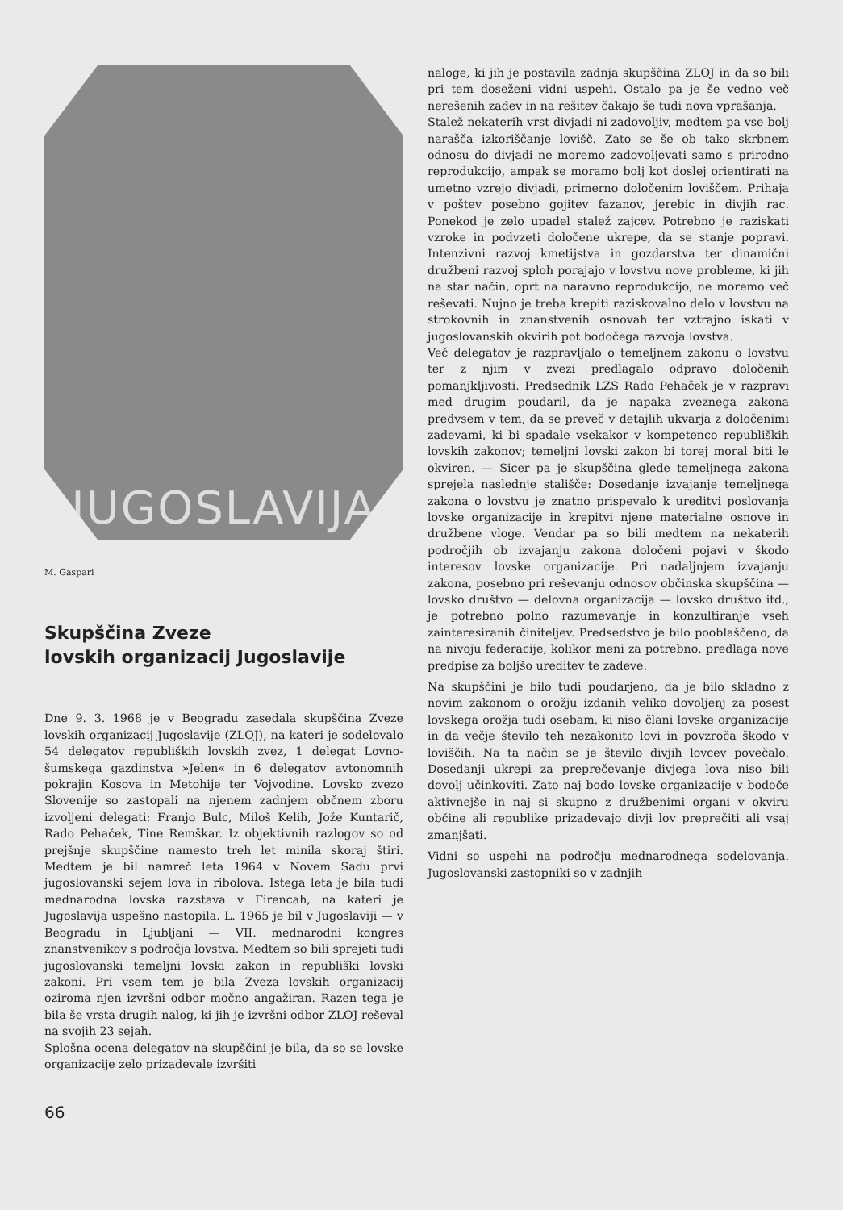JUGOSLAVIJA
M. Gaspari
Skupščina Zveze
lovskih organizacij Jugoslavije
Dne 9. 3. 1968 je v Beogradu zasedala skupščina Zveze lovskih organizacij Jugoslavije (ZLOJ), na kateri je sodelovalo 54 delegatov republiških lovskih zvez, 1 delegat Lovno-šumskega gazdinstva »Jelen« in 6 delegatov avtonomnih pokrajin Kosova in Metohije ter Vojvodine. Lovsko zvezo Slovenije so zastopali na njenem zadnjem občnem zboru izvoljeni delegati: Franjo Bulc, Miloš Kelih, Jože Kuntarič, Rado Pehaček, Tine Remškar. Iz objektivnih razlogov so od prejšnje skupščine namesto treh let minila skoraj štiri. Medtem je bil namreč leta 1964 v Novem Sadu prvi jugoslovanski sejem lova in ribolova. Istega leta je bila tudi mednarodna lovska razstava v Firencah, na kateri je Jugoslavija uspešno nastopila. L. 1965 je bil v Jugoslaviji — v Beogradu in Ljubljani — VII. mednarodni kongres znanstvenikov s področja lovstva. Medtem so bili sprejeti tudi jugoslovanski temeljni lovski zakon in republiški lovski zakoni. Pri vsem tem je bila Zveza lovskih organizacij oziroma njen izvršni odbor močno angažiran. Razen tega je bila še vrsta drugih nalog, ki jih je izvršni odbor ZLOJ reševal na svojih 23 sejah.
Splošna ocena delegatov na skupščini je bila, da so se lovske organizacije zelo prizadevale izvršiti
naloge, ki jih je postavila zadnja skupščina ZLOJ in da so bili pri tem doseženi vidni uspehi. Ostalo pa je še vedno več nerešenih zadev in na rešitev čakajo še tudi nova vprašanja.
Stalež nekaterih vrst divjadi ni zadovoljiv, medtem pa vse bolj narašča izkoriščanje lovišč. Zato se še ob tako skrbnem odnosu do divjadi ne moremo zadovoljevati samo s prirodno reprodukcijo, ampak se moramo bolj kot doslej orientirati na umetno vzrejo divjadi, primerno določenim loviščem. Prihaja v poštev posebno gojitev fazanov, jerebic in divjih rac. Ponekod je zelo upadel stalež zajcev. Potrebno je raziskati vzroke in podvzeti določene ukrepe, da se stanje popravi. Intenzivni razvoj kmetijstva in gozdarstva ter dinamični družbeni razvoj sploh porajajo v lovstvu nove probleme, ki jih na star način, oprt na naravno reprodukcijo, ne moremo več reševati. Nujno je treba krepiti raziskovalno delo v lovstvu na strokovnih in znanstvenih osnovah ter vztrajno iskati v jugoslovanskih okvirih pot bodočega razvoja lovstva.
Več delegatov je razpravljalo o temeljnem zakonu o lovstvu ter z njim v zvezi predlagalo odpravo določenih pomanjkljivosti. Predsednik LZS Rado Pehaček je v razpravi med drugim poudaril, da je napaka zveznega zakona predvsem v tem, da se preveč v detajlih ukvarja z določenimi zadevami, ki bi spadale vsekakor v kompetenco republiških lovskih zakonov; temeljni lovski zakon bi torej moral biti le okviren. — Sicer pa je skupščina glede temeljnega zakona sprejela naslednje stališče: Dosedanje izvajanje temeljnega zakona o lovstvu je znatno prispevalo k ureditvi poslovanja lovske organizacije in krepitvi njene materialne osnove in družbene vloge. Vendar pa so bili medtem na nekaterih področjih ob izvajanju zakona določeni pojavi v škodo interesov lovske organizacije. Pri nadaljnjem izvajanju zakona, posebno pri reševanju odnosov občinska skupščina — lovsko društvo — delovna organizacija — lovsko društvo itd., je potrebno polno razumevanje in konzultiranje vseh zainteresiranih činiteljev. Predsedstvo je bilo pooblaščeno, da na nivoju federacije, kolikor meni za potrebno, predlaga nove predpise za boljšo ureditev te zadeve.
Na skupščini je bilo tudi poudarjeno, da je bilo skladno z novim zakonom o orožju izdanih veliko dovoljenj za posest lovskega orožja tudi osebam, ki niso člani lovske organizacije in da večje število teh nezakonito lovi in povzroča škodo v loviščih. Na ta način se je število divjih lovcev povečalo. Dosedanji ukrepi za preprečevanje divjega lova niso bili dovolj učinkoviti. Zato naj bodo lovske organizacije v bodoče aktivnejše in naj si skupno z družbenimi organi v okviru občine ali republike prizadevajo divji lov preprečiti ali vsaj zmanjšati.
Vidni so uspehi na področju mednarodnega sodelovanja. Jugoslovanski zastopniki so v zadnjih
66